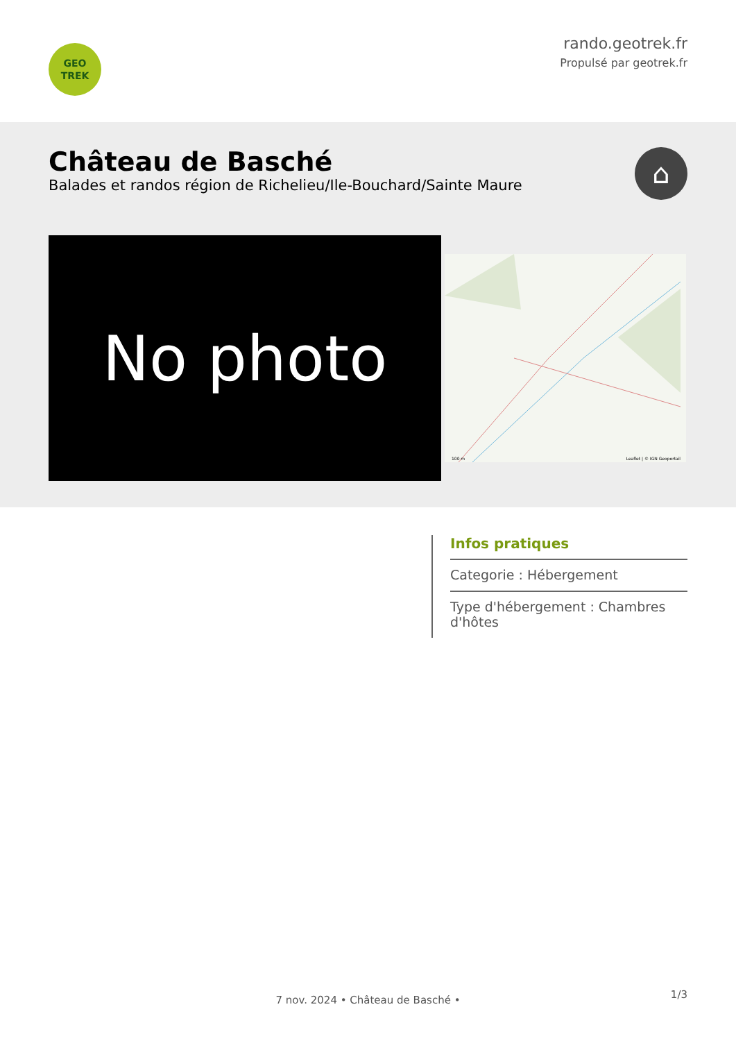GEO
TREK
rando.geotrek.fr
Propulsé par geotrek.fr
Château de Basché
Balades et randos région de Richelieu/Ile-Bouchard/Sainte Maure
⌂
No photo
100 m Leaflet | © IGN Geoportail
Infos pratiques
Categorie : Hébergement
Type d'hébergement : Chambres d'hôtes
7 nov. 2024 • Château de Basché •
1/3